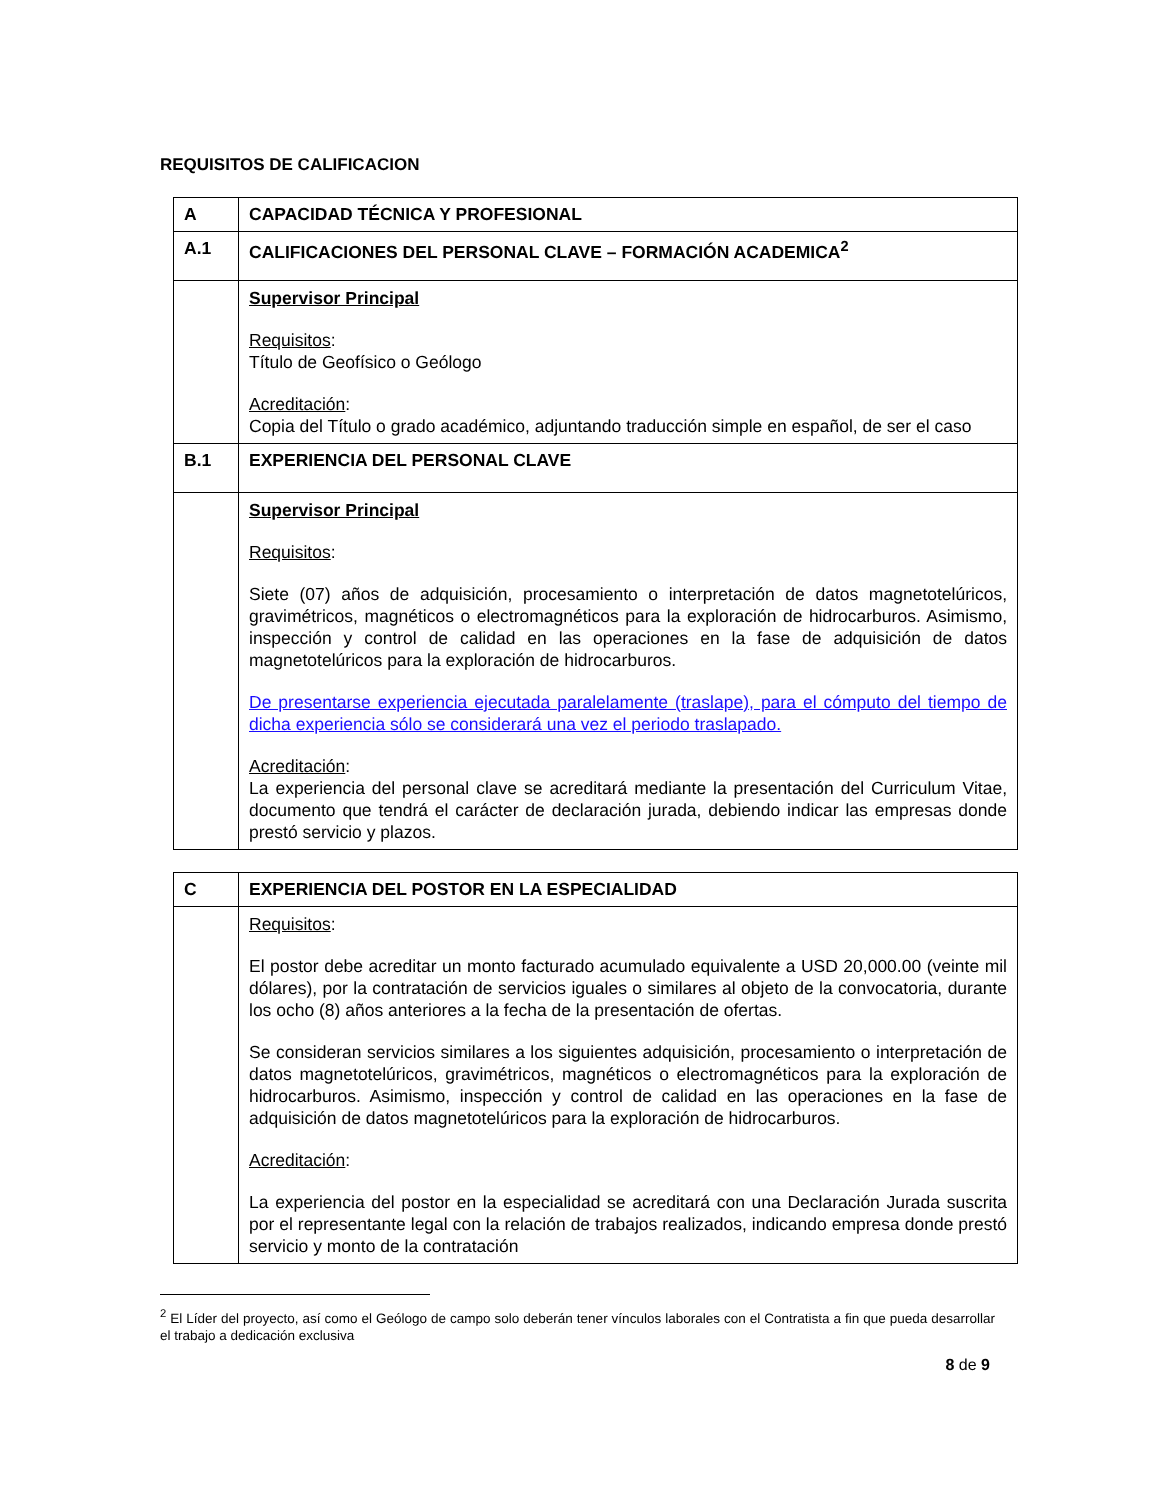REQUISITOS DE CALIFICACION
| A | CAPACIDAD TÉCNICA Y PROFESIONAL |
| A.1 | CALIFICACIONES DEL PERSONAL CLAVE – FORMACIÓN ACADEMICA<sup>2</sup> |
| | Supervisor Principal Requisitos : Título de Geofísico o Geólogo Acreditación : Copia del Título o grado académico, adjuntando traducción simple en español, de ser el caso |
| B.1 | EXPERIENCIA DEL PERSONAL CLAVE |
| | Supervisor Principal Requisitos : Siete (07) años de adquisición, procesamiento o interpretación de datos magnetotelúricos, gravimétricos, magnéticos o electromagnéticos para la exploración de hidrocarburos. Asimismo, inspección y control de calidad en las operaciones en la fase de adquisición de datos magnetotelúricos para la exploración de hidrocarburos. De presentarse experiencia ejecutada paralelamente (traslape), para el cómputo del tiempo de dicha experiencia sólo se considerará una vez el periodo traslapado. Acreditación : La experiencia del personal clave se acreditará mediante la presentación del Curriculum Vitae, documento que tendrá el carácter de declaración jurada, debiendo indicar las empresas donde prestó servicio y plazos. |
| C | EXPERIENCIA DEL POSTOR EN LA ESPECIALIDAD |
| | Requisitos : El postor debe acreditar un monto facturado acumulado equivalente a USD 20,000.00 (veinte mil dólares), por la contratación de servicios iguales o similares al objeto de la convocatoria, durante los ocho (8) años anteriores a la fecha de la presentación de ofertas. Se consideran servicios similares a los siguientes adquisición, procesamiento o interpretación de datos magnetotelúricos, gravimétricos, magnéticos o electromagnéticos para la exploración de hidrocarburos. Asimismo, inspección y control de calidad en las operaciones en la fase de adquisición de datos magnetotelúricos para la exploración de hidrocarburos. Acreditación : La experiencia del postor en la especialidad se acreditará con una Declaración Jurada suscrita por el representante legal con la relación de trabajos realizados, indicando empresa donde prestó servicio y monto de la contratación |
<sup>2</sup> El Líder del proyecto, así como el Geólogo de campo solo deberán tener vínculos laborales con el Contratista a fin que pueda desarrollar el trabajo a dedicación exclusiva
8 de 9